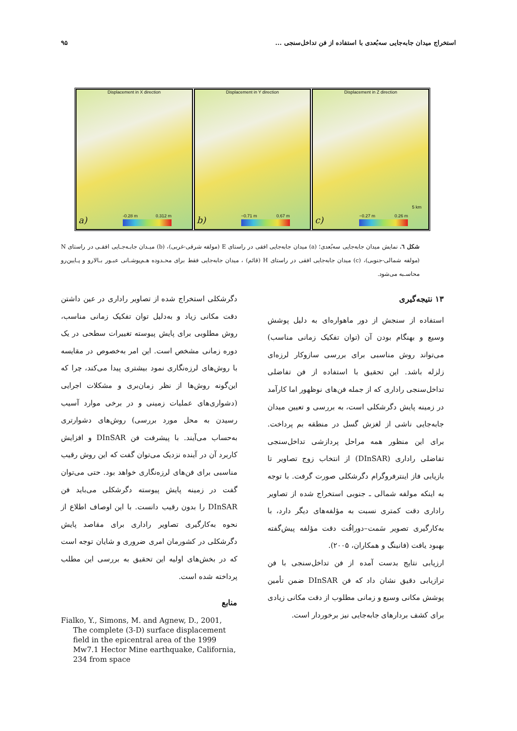استخراج میدان جابه‌جایی سه‌بُعدی با استفاده از فن تداخل‌سنجی ... ۹۵
Displacement in X direction
-0.28 m 0.312 m
a)
Displacement in Y direction
−0.71 m 0.67 m
b)
Displacement in Z direction
−0.27 m 0.26 m
5 km
c)
شکل ٦. نمایش میدان جابه‌جایی سه‌بُعدی؛ (a) میدان جابه‌جایی افقی در راستای E (مولفه شرقی-غربی)، (b) میـدان جابـه‌جـایی افقـی در راستای N (مولفه شمالی-جنوبی)، (c) میدان جابه‌جایی افقی در راستای H (قائم) ، میدان جابه‌جایی فقط برای محـدوده هـم‌پوشـانی عبـور بـالارو و پـایین‌رو محاسـبه می‌شود.
۱۳ نتیجه‌گیری
استفاده از سنجش از دور ماهواره‌ای به دلیل پوشش وسیع و بهنگام بودن آن (توان تفکیک زمانی مناسب) می‌تواند روش مناسبی برای بررسی سازوکار لرزه‌ای زلزله باشد. این تحقیق با استفاده از فن تفاضلی تداخل‌سنجی راداری که از جمله فن‌های نوظهور اما کارآمد در زمینه پایش دگرشکلی است، به بررسی و تعیین میدان جابه‌جایی ناشی از لغزش گسل در منطقه بم پرداخت. برای این منظور همه مراحل پردازشی تداخل‌سنجی تفاضلی راداری (DInSAR) از انتخاب زوج تصاویر تا بازیابی فاز اینترفروگرام دگرشکلی صورت گرفت. با توجه به اینکه مولفه شمالی ـ جنوبی استخراج شده از تصاویر راداری دقت کمتری نسبت به مؤلفه‌های دیگر دارد، با به‌کارگیری تصویر سَمت–دورافُت دقت مؤلفه پیش‌گفته بهبود یافت (فانینگ و همکاران، ۲۰۰۵).
ارزیابی نتایج بدست آمده از فن تداخل‌سنجی با فن ترازیابی دقیق نشان داد که فن DInSAR ضمن تأمین پوشش مکانی وسیع و زمانی مطلوب از دقت مکانی زیادی برای کشف بردارهای جابه‌جایی نیز برخوردار است.
دگرشکلی استخراج شده از تصاویر راداری در عین داشتن دقت مکانی زیاد و به‌دلیل توان تفکیک زمانی مناسب، روش مطلوبی برای پایش پیوسته تغییرات سطحی در یک دوره زمانی مشخص است. این امر به‌خصوص در مقایسه با روش‌های لرزه‌نگاری نمود بیشتری پیدا می‌کند، چرا که این‌گونه روش‌ها از نظر زمان‌بری و مشکلات اجرایی (دشواری‌های عملیات زمینی و در برخی موارد آسیب رسیدن به محل مورد بررسی) روش‌های دشوارتری به‌حساب می‌آیند. با پیشرفت فن DInSAR و افزایش کاربرد آن در آینده نزدیک می‌توان گفت که این روش رقیب مناسبی برای فن‌های لرزه‌نگاری خواهد بود. حتی می‌توان گفت در زمینه پایش پیوسته دگرشکلی می‌باید فن DInSAR را بدون رقیب دانست. با این اوصاف اطلاع از نحوه به‌کارگیری تصاویر راداری برای مقاصد پایش دگرشکلی در کشورمان امری ضروری و شایان توجه است که در بخش‌های اولیه این تحقیق به بررسی این مطلب پرداخته شده است.
منابع
Fialko, Y., Simons, M. and Agnew, D., 2001, The complete (3-D) surface displacement field in the epicentral area of the 1999 Mw7.1 Hector Mine earthquake, California, 234 from space